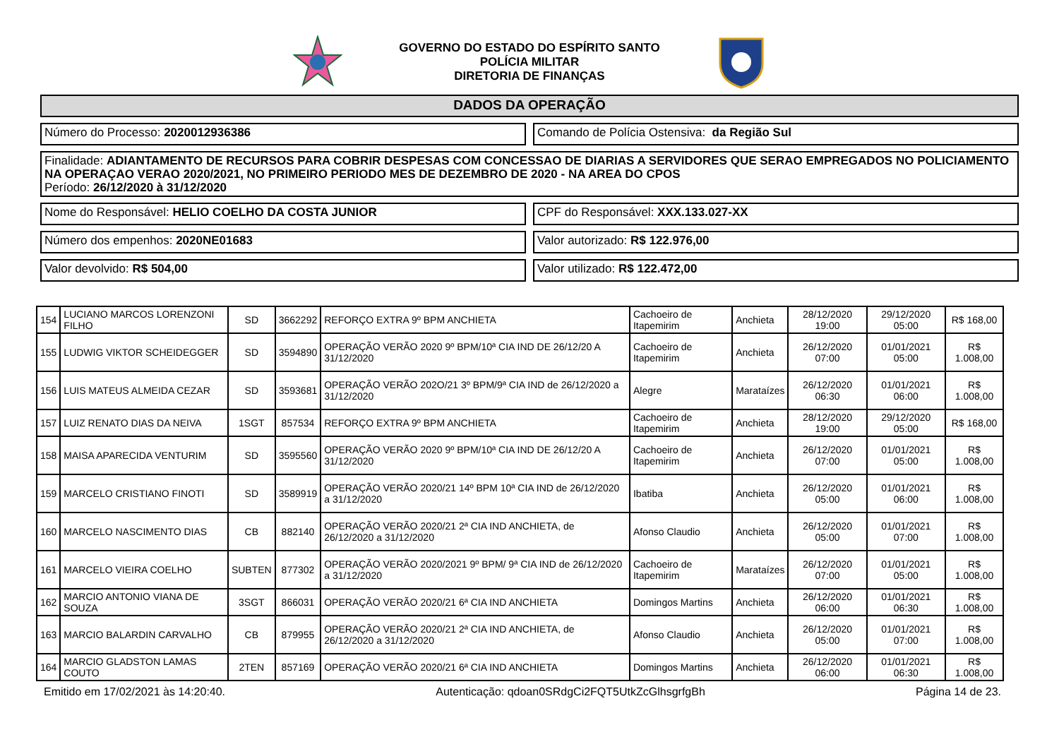GOVERNO DO ESTADO DO ESPÍRITO SANTO
POLÍCIA MILITAR
DIRETORIA DE FINANÇAS
DADOS DA OPERAÇÃO
Número do Processo: 2020012936386
Comando de Polícia Ostensiva: da Região Sul
Finalidade: ADIANTAMENTO DE RECURSOS PARA COBRIR DESPESAS COM CONCESSAO DE DIARIAS A SERVIDORES QUE SERAO EMPREGADOS NO POLICIAMENTO NA OPERAÇAO VERAO 2020/2021, NO PRIMEIRO PERIODO MES DE DEZEMBRO DE 2020 - NA AREA DO CPOS
Período: 26/12/2020 à 31/12/2020
Nome do Responsável: HELIO COELHO DA COSTA JUNIOR
CPF do Responsável: XXX.133.027-XX
Número dos empenhos: 2020NE01683
Valor autorizado: R$ 122.976,00
Valor devolvido: R$ 504,00 Valor utilizado: R$ 122.472,00
| 154 | LUCIANO MARCOS LORENZONI FILHO | SD | 3662292 | REFORÇO EXTRA 9º BPM ANCHIETA | Cachoeiro de Itapemirim | Anchieta | 28/12/2020 19:00 | 29/12/2020 05:00 | R$ 168,00 |
| 155 | LUDWIG VIKTOR SCHEIDEGGER | SD | 3594890 | OPERAÇÃO VERÃO 2020 9º BPM/10ª CIA IND DE 26/12/20 A 31/12/2020 | Cachoeiro de Itapemirim | Anchieta | 26/12/2020 07:00 | 01/01/2021 05:00 | R$ 1.008,00 |
| 156 | LUIS MATEUS ALMEIDA CEZAR | SD | 3593681 | OPERAÇÃO VERÃO 202O/21 3º BPM/9ª CIA IND de 26/12/2020 a 31/12/2020 | Alegre | Marataízes | 26/12/2020 06:30 | 01/01/2021 06:00 | R$ 1.008,00 |
| 157 | LUIZ RENATO DIAS DA NEIVA | 1SGT | 857534 | REFORÇO EXTRA 9º BPM ANCHIETA | Cachoeiro de Itapemirim | Anchieta | 28/12/2020 19:00 | 29/12/2020 05:00 | R$ 168,00 |
| 158 | MAISA APARECIDA VENTURIM | SD | 3595560 | OPERAÇÃO VERÃO 2020 9º BPM/10ª CIA IND DE 26/12/20 A 31/12/2020 | Cachoeiro de Itapemirim | Anchieta | 26/12/2020 07:00 | 01/01/2021 05:00 | R$ 1.008,00 |
| 159 | MARCELO CRISTIANO FINOTI | SD | 3589919 | OPERAÇÃO VERÃO 2020/21 14º BPM 10ª CIA IND de 26/12/2020 a 31/12/2020 | Ibatiba | Anchieta | 26/12/2020 05:00 | 01/01/2021 06:00 | R$ 1.008,00 |
| 160 | MARCELO NASCIMENTO DIAS | CB | 882140 | OPERAÇÃO VERÃO 2020/21 2ª CIA IND ANCHIETA, de 26/12/2020 a 31/12/2020 | Afonso Claudio | Anchieta | 26/12/2020 05:00 | 01/01/2021 07:00 | R$ 1.008,00 |
| 161 | MARCELO VIEIRA COELHO | SUBTEN | 877302 | OPERAÇÃO VERÃO 2020/2021 9º BPM/ 9ª CIA IND de 26/12/2020 a 31/12/2020 | Cachoeiro de Itapemirim | Marataízes | 26/12/2020 07:00 | 01/01/2021 05:00 | R$ 1.008,00 |
| 162 | MARCIO ANTONIO VIANA DE SOUZA | 3SGT | 866031 | OPERAÇÃO VERÃO 2020/21 6ª CIA IND ANCHIETA | Domingos Martins | Anchieta | 26/12/2020 06:00 | 01/01/2021 06:30 | R$ 1.008,00 |
| 163 | MARCIO BALARDIN CARVALHO | CB | 879955 | OPERAÇÃO VERÃO 2020/21 2ª CIA IND ANCHIETA, de 26/12/2020 a 31/12/2020 | Afonso Claudio | Anchieta | 26/12/2020 05:00 | 01/01/2021 07:00 | R$ 1.008,00 |
| 164 | MARCIO GLADSTON LAMAS COUTO | 2TEN | 857169 | OPERAÇÃO VERÃO 2020/21 6ª CIA IND ANCHIETA | Domingos Martins | Anchieta | 26/12/2020 06:00 | 01/01/2021 06:30 | R$ 1.008,00 |
Emitido em 17/02/2021 às 14:20:40. Autenticação: qdoan0SRdgCi2FQT5UtkZcGlhsgrfgBh Página 14 de 23.